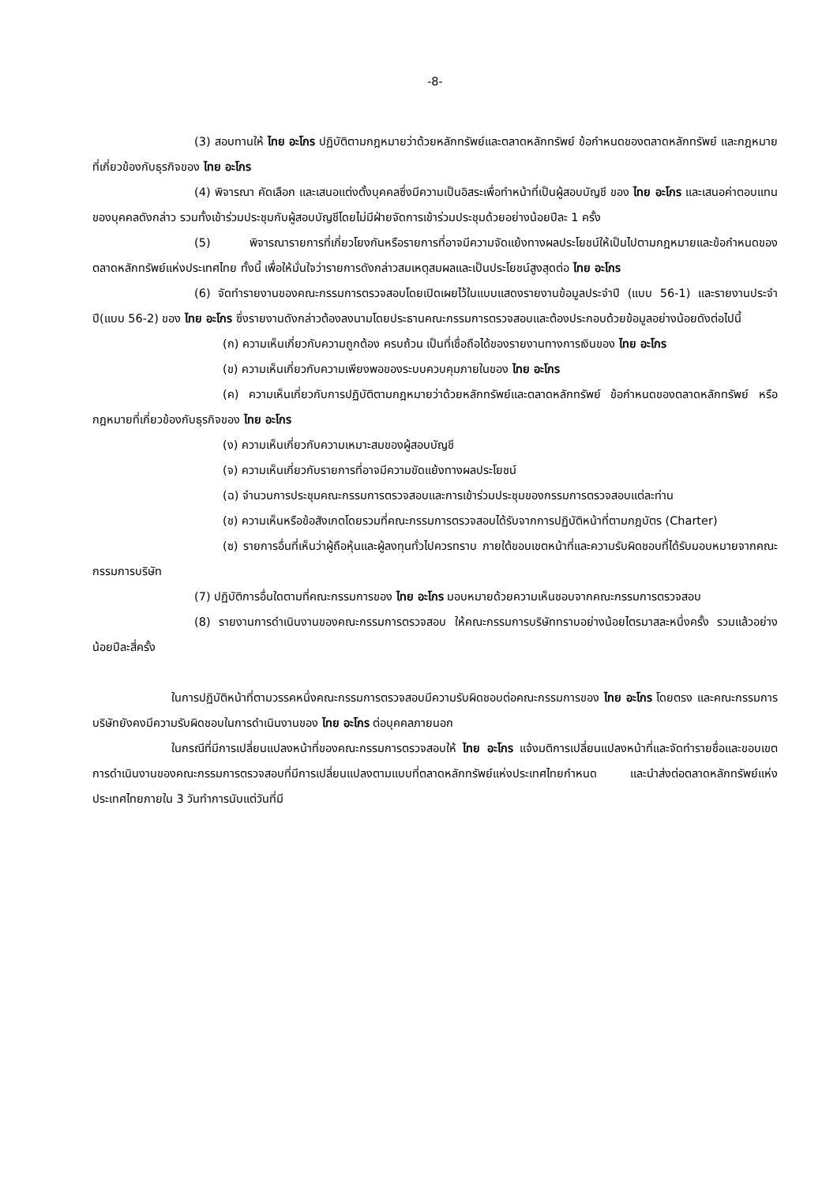-8-
(3) สอบทานให้ ไทย อะโกร ปฏิบัติตามกฎหมายว่าด้วยหลักทรัพย์และตลาดหลักทรัพย์ ข้อกำหนดของตลาดหลักทรัพย์ และกฎหมายที่เกี่ยวข้องกับธุรกิจของ ไทย อะโกร
(4) พิจารณา คัดเลือก และเสนอแต่งตั้งบุคคลซึ่งมีความเป็นอิสระเพื่อทำหน้าที่เป็นผู้สอบบัญชี ของ ไทย อะโกร และเสนอค่าตอบแทนของบุคคลดังกล่าว รวมทั้งเข้าร่วมประชุมกับผู้สอบบัญชีโดยไม่มีฝ่ายจัดการเข้าร่วมประชุมด้วยอย่างน้อยปีละ 1 ครั้ง
(5) พิจารณารายการที่เกี่ยวโยงกันหรือรายการที่อาจมีความจัดแย้งทางผลประโยชน์ให้เป็นไปตามกฎหมายและข้อกำหนดของตลาดหลักทรัพย์แห่งประเทศไทย ทั้งนี้ เพื่อให้มั่นใจว่ารายการดังกล่าวสมเหตุสมผลและเป็นประโยชน์สูงสุดต่อ ไทย อะโกร
(6) จัดทำรายงานของคณะกรรมการตรวจสอบโดยเปิดเผยไว้ในแบบแสดงรายงานข้อมูลประจำปี (แบบ 56-1) และรายงานประจำปี(แบบ 56-2) ของ ไทย อะโกร ซึ่งรายงานดังกล่าวต้องลงนามโดยประธานคณะกรรมการตรวจสอบและต้องประกอบด้วยข้อมูลอย่างน้อยดังต่อไปนี้
(ก) ความเห็นเกี่ยวกับความถูกต้อง ครบถ้วน เป็นที่เชื่อถือได้ของรายงานทางการเงินของ ไทย อะโกร
(ข) ความเห็นเกี่ยวกับความเพียงพอของระบบควบคุมภายในของ ไทย อะโกร
(ค) ความเห็นเกี่ยวกับการปฏิบัติตามกฎหมายว่าด้วยหลักทรัพย์และตลาดหลักทรัพย์ ข้อกำหนดของตลาดหลักทรัพย์ หรือกฎหมายที่เกี่ยวข้องกับธุรกิจของ ไทย อะโกร
(ง) ความเห็นเกี่ยวกับความเหมาะสมของผู้สอบบัญชี
(จ) ความเห็นเกี่ยวกับรายการที่อาจมีความขัดแย้งทางผลประโยชน์
(ฉ) จำนวนการประชุมคณะกรรมการตรวจสอบและการเข้าร่วมประชุมของกรรมการตรวจสอบแต่ละท่าน
(ช) ความเห็นหรือข้อสังเกตโดยรวมที่คณะกรรมการตรวจสอบได้รับจากการปฏิบัติหน้าที่ตามกฎบัตร (Charter)
(ซ) รายการอื่นที่เห็นว่าผู้ถือหุ้นและผู้ลงทุนทั่วไปควรทราบ ภายใต้ขอบเขตหน้าที่และความรับผิดชอบที่ได้รับมอบหมายจากคณะกรรมการบริษัท
(7) ปฏิบัติการอื่นใดตามที่คณะกรรมการของ ไทย อะโกร มอบหมายด้วยความเห็นชอบจากคณะกรรมการตรวจสอบ
(8) รายงานการดำเนินงานของคณะกรรมการตรวจสอบ ให้คณะกรรมการบริษัททราบอย่างน้อยไตรมาสละหนึ่งครั้ง รวมแล้วอย่างน้อยปีละสี่ครั้ง
ในการปฏิบัติหน้าที่ตามวรรคหนึ่งคณะกรรมการตรวจสอบมีความรับผิดชอบต่อคณะกรรมการของ ไทย อะโกร โดยตรง และคณะกรรมการบริษัทยังคงมีความรับผิดชอบในการดำเนินงานของ ไทย อะโกร ต่อบุคคลภายนอก
ในกรณีที่มีการเปลี่ยนแปลงหน้าที่ของคณะกรรมการตรวจสอบให้ ไทย อะโกร แจ้งมติการเปลี่ยนแปลงหน้าที่และจัดทำรายชื่อและขอบเขตการดำเนินงานของคณะกรรมการตรวจสอบที่มีการเปลี่ยนแปลงตามแบบที่ตลาดหลักทรัพย์แห่งประเทศไทยกำหนด และนำส่งต่อตลาดหลักทรัพย์แห่งประเทศไทยภายใน 3 วันทำการนับแต่วันที่มี